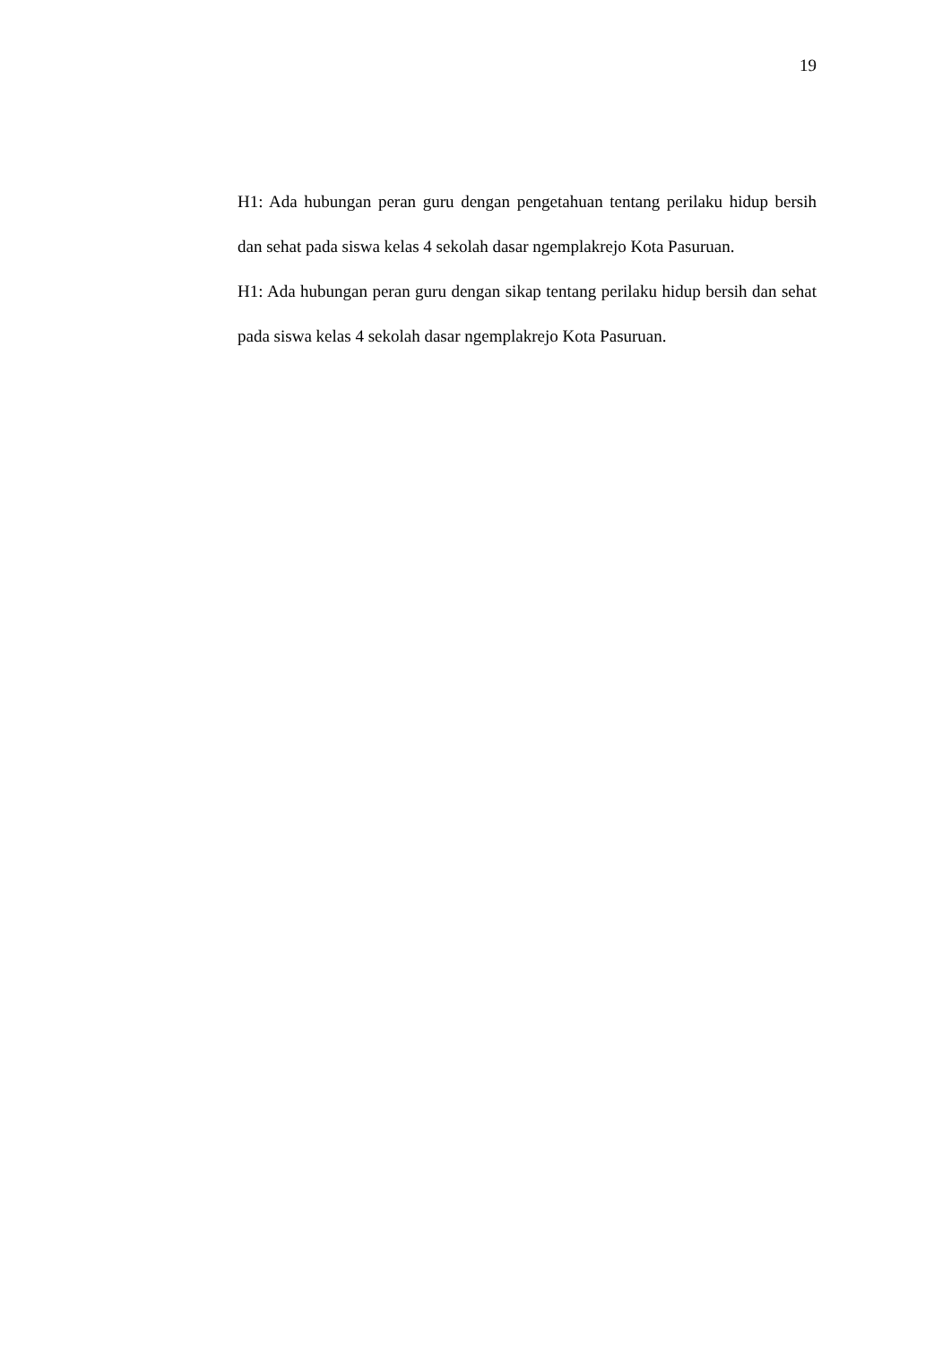19
H1: Ada hubungan peran guru dengan pengetahuan tentang perilaku hidup bersih dan sehat pada siswa kelas 4 sekolah dasar ngemplakrejo Kota Pasuruan.
H1: Ada hubungan peran guru dengan sikap tentang perilaku hidup bersih dan sehat pada siswa kelas 4 sekolah dasar ngemplakrejo Kota Pasuruan.